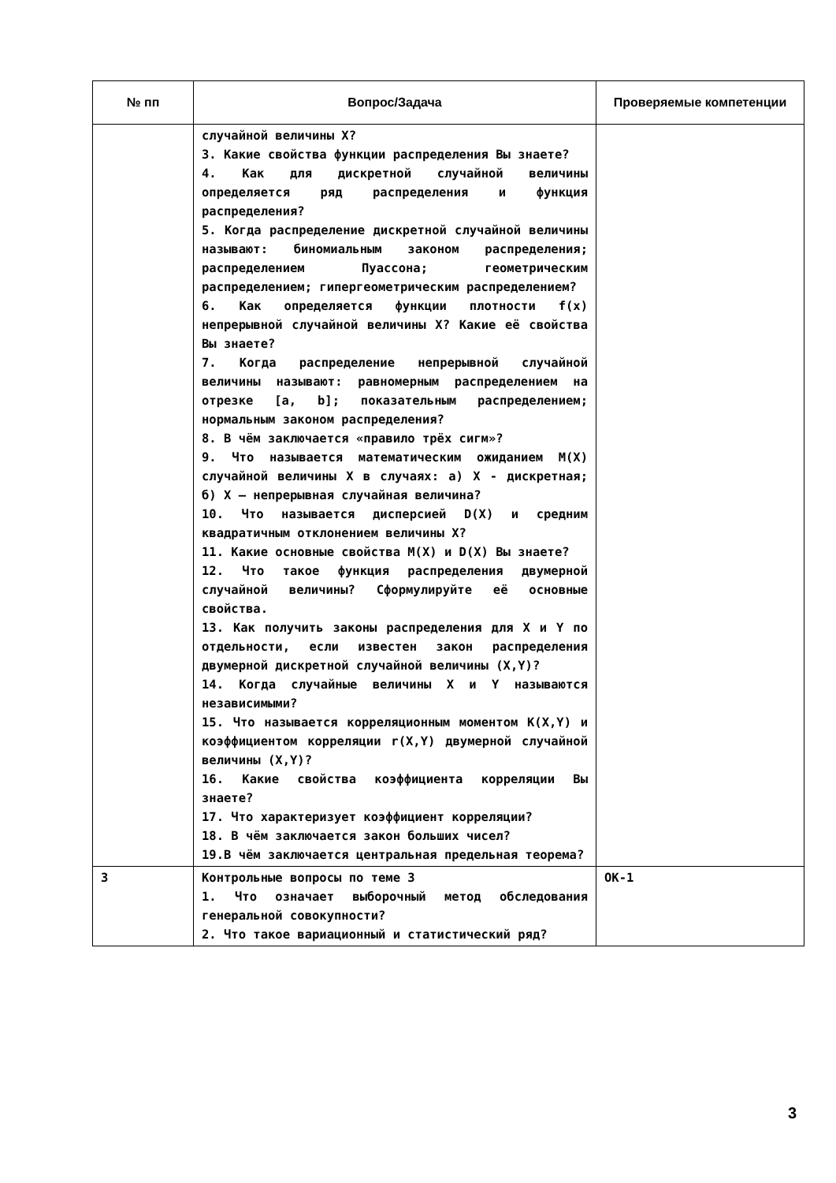| № пп | Вопрос/Задача | Проверяемые компетенции |
| --- | --- | --- |
| | случайной величины X? 3. Какие свойства функции распределения Вы знаете? 4. Как для дискретной случайной величины определяется ряд распределения и функция распределения? 5. Когда распределение дискретной случайной величины называют: биномиальным законом распределения; распределением Пуассона; геометрическим распределением; гипергеометрическим распределением? 6. Как определяется функции плотности f(x) непрерывной случайной величины X? Какие её свойства Вы знаете? 7. Когда распределение непрерывной случайной величины называют: равномерным распределением на отрезке [a, b]; показательным распределением; нормальным законом распределения? 8. В чём заключается «правило трёх сигм»? 9. Что называется математическим ожиданием M(X) случайной величины X в случаях: а) X - дискретная; б) X – непрерывная случайная величина? 10. Что называется дисперсией D(X) и средним квадратичным отклонением величины X? 11. Какие основные свойства M(X) и D(X) Вы знаете? 12. Что такое функция распределения двумерной случайной величины? Сформулируйте её основные свойства. 13. Как получить законы распределения для X и Y по отдельности, если известен закон распределения двумерной дискретной случайной величины (X,Y)? 14. Когда случайные величины X и Y называются независимыми? 15. Что называется корреляционным моментом K(X,Y) и коэффициентом корреляции r(X,Y) двумерной случайной величины (X,Y)? 16. Какие свойства коэффициента корреляции Вы знаете? 17. Что характеризует коэффициент корреляции? 18. В чём заключается закон больших чисел? 19.В чём заключается центральная предельная теорема? | |
| 3 | Контрольные вопросы по теме 3 1. Что означает выборочный метод обследования генеральной совокупности? 2. Что такое вариационный и статистический ряд? | ОК-1 |
3